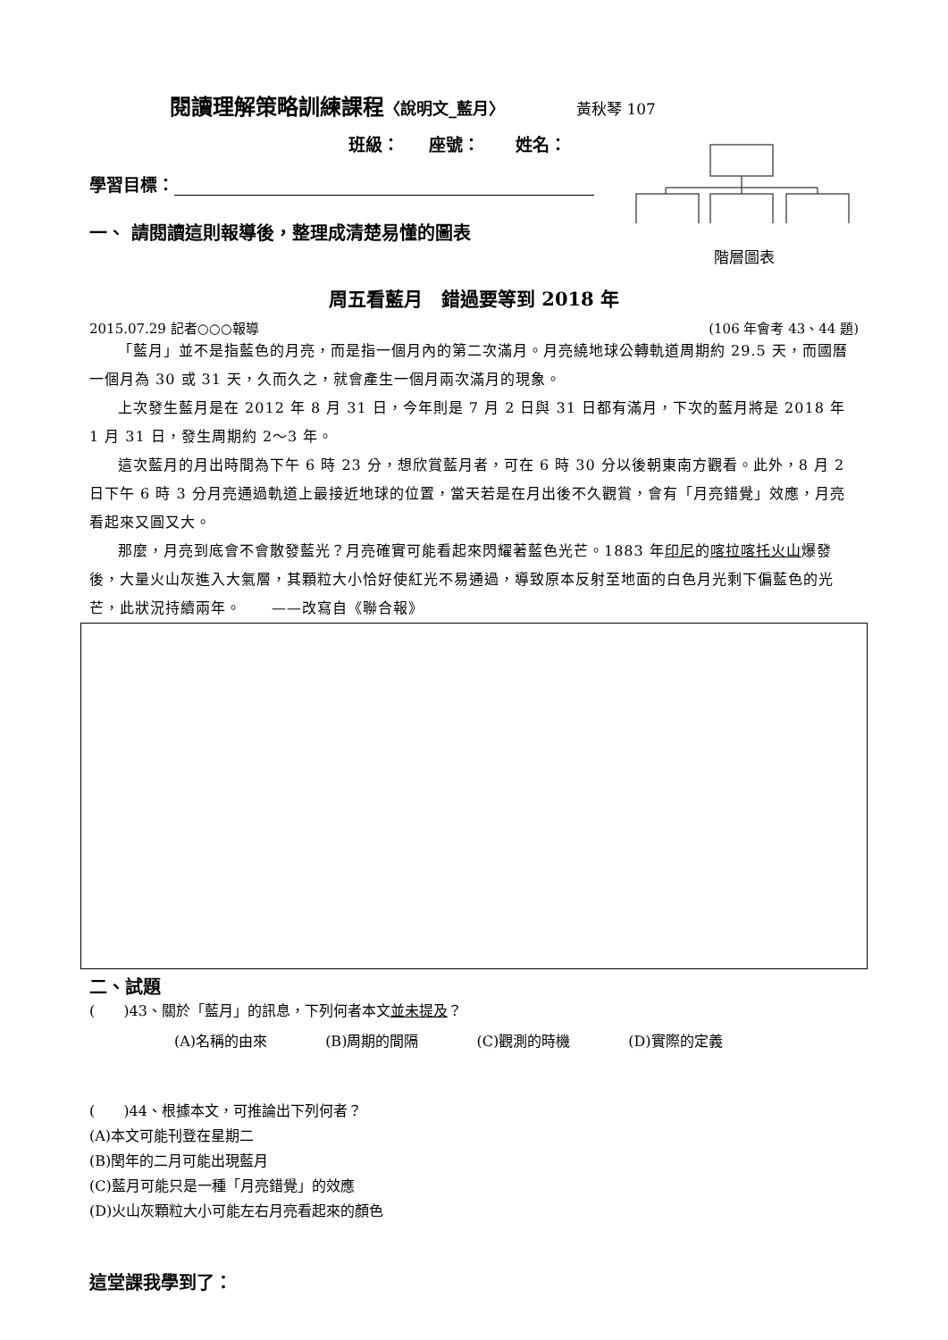閱讀理解策略訓練課程〈說明文_藍月〉 黃秋琴 107
班級： 座號： 姓名：
學習目標：
一、 請閱讀這則報導後，整理成清楚易懂的圖表
階層圖表
周五看藍月　錯過要等到 2018 年
2015.07.29 記者○○○報導 (106 年會考 43、44 題)
「藍月」並不是指藍色的月亮，而是指一個月內的第二次滿月。月亮繞地球公轉軌道周期約 29.5 天，而國曆一個月為 30 或 31 天，久而久之，就會產生一個月兩次滿月的現象。
上次發生藍月是在 2012 年 8 月 31 日，今年則是 7 月 2 日與 31 日都有滿月，下次的藍月將是 2018 年 1 月 31 日，發生周期約 2～3 年。
這次藍月的月出時間為下午 6 時 23 分，想欣賞藍月者，可在 6 時 30 分以後朝東南方觀看。此外，8 月 2 日下午 6 時 3 分月亮通過軌道上最接近地球的位置，當天若是在月出後不久觀賞，會有「月亮錯覺」效應，月亮看起來又圓又大。
那麼，月亮到底會不會散發藍光？月亮確實可能看起來閃耀著藍色光芒。1883 年印尼的喀拉喀托火山爆發後，大量火山灰進入大氣層，其顆粒大小恰好使紅光不易通過，導致原本反射至地面的白色月光剩下偏藍色的光芒，此狀況持續兩年。　　——改寫自《聯合報》
二、試題
(　　)43、關於「藍月」的訊息，下列何者本文並未提及？
(A)名稱的由來 (B)周期的間隔 (C)觀測的時機 (D)實際的定義
(　　)44、根據本文，可推論出下列何者？
(A)本文可能刊登在星期二
(B)閏年的二月可能出現藍月
(C)藍月可能只是一種「月亮錯覺」的效應
(D)火山灰顆粒大小可能左右月亮看起來的顏色
這堂課我學到了：